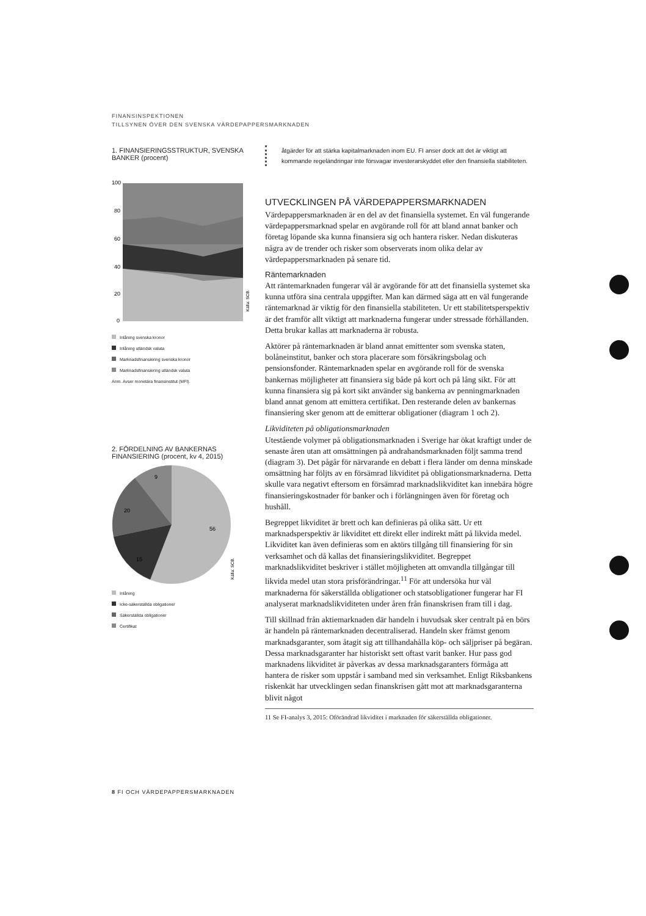FINANSINSPEKTIONEN
TILLSYNEN ÖVER DEN SVENSKA VÄRDEPAPPERSMARKNADEN
1. FINANSIERINGSSTRUKTUR, SVENSKA BANKER (procent)
100
80
60
40
20
0
Källa: SCB.
Inlåning svenska kronor
Inlåning utländsk valuta
Marknadsfinansiering svenska kronor
Marknadsfinansiering utländsk valuta
Anm. Avser monetära finansinstitut (MFI).
2. FÖRDELNING AV BANKERNAS FINANSIERING (procent, kv 4, 2015)
9
20
15
56
Källa: SCB.
Inlåning
Icke-säkerställda obligationer
Säkerställda obligationer
Certifikat
åtgärder för att stärka kapitalmarknaden inom EU. FI anser dock att det är viktigt att kommande regeländringar inte försvagar investerarskyddet eller den finansiella stabiliteten.
UTVECKLINGEN PÅ VÄRDEPAPPERSMARKNADEN
Värdepappersmarknaden är en del av det finansiella systemet. En väl fungerande värdepappersmarknad spelar en avgörande roll för att bland annat banker och företag löpande ska kunna finansiera sig och hantera risker. Nedan diskuteras några av de trender och risker som observerats inom olika delar av värdepappersmarknaden på senare tid.
Räntemarknaden
Att räntemarknaden fungerar väl är avgörande för att det finansiella systemet ska kunna utföra sina centrala uppgifter. Man kan därmed säga att en väl fungerande räntemarknad är viktig för den finansiella stabiliteten. Ur ett stabilitetsperspektiv är det framför allt viktigt att marknaderna fungerar under stressade förhållanden. Detta brukar kallas att marknaderna är robusta.
Aktörer på räntemarknaden är bland annat emittenter som svenska staten, bolåneinstitut, banker och stora placerare som försäkringsbolag och pensionsfonder. Räntemarknaden spelar en avgörande roll för de svenska bankernas möjligheter att finansiera sig både på kort och på lång sikt. För att kunna finansiera sig på kort sikt använder sig bankerna av penningmarknaden bland annat genom att emittera certifikat. Den resterande delen av bankernas finansiering sker genom att de emitterar obligationer (diagram 1 och 2).
Likviditeten på obligationsmarknaden
Utestående volymer på obligationsmarknaden i Sverige har ökat kraftigt under de senaste åren utan att omsättningen på andrahandsmarknaden följt samma trend (diagram 3). Det pågår för närvarande en debatt i flera länder om denna minskade omsättning har följts av en försämrad likviditet på obligationsmarknaderna. Detta skulle vara negativt eftersom en försämrad marknadslikviditet kan innebära högre finansieringskostnader för banker och i förlängningen även för företag och hushåll.
Begreppet likviditet är brett och kan definieras på olika sätt. Ur ett marknadsperspektiv är likviditet ett direkt eller indirekt mått på likvida medel. Likviditet kan även definieras som en aktörs tillgång till finansiering för sin verksamhet och då kallas det finansieringslikviditet. Begreppet marknadslikviditet beskriver i stället möjligheten att omvandla tillgångar till likvida medel utan stora prisförändringar.<sup>11</sup> För att undersöka hur väl marknaderna för säkerställda obligationer och statsobligationer fungerar har FI analyserat marknadslikviditeten under åren från finanskrisen fram till i dag.
Till skillnad från aktiemarknaden där handeln i huvudsak sker centralt på en börs är handeln på räntemarknaden decentraliserad. Handeln sker främst genom marknadsgaranter, som åtagit sig att tillhandahålla köp- och säljpriser på begäran. Dessa marknadsgaranter har historiskt sett oftast varit banker. Hur pass god marknadens likviditet är påverkas av dessa marknadsgaranters förmåga att hantera de risker som uppstår i samband med sin verksamhet. Enligt Riksbankens riskenkät har utvecklingen sedan finanskrisen gått mot att marknadsgaranterna blivit något
11 Se FI-analys 3, 2015: Oförändrad likviditet i marknaden för säkerställda obligationer.
8 FI OCH VÄRDEPAPPERSMARKNADEN